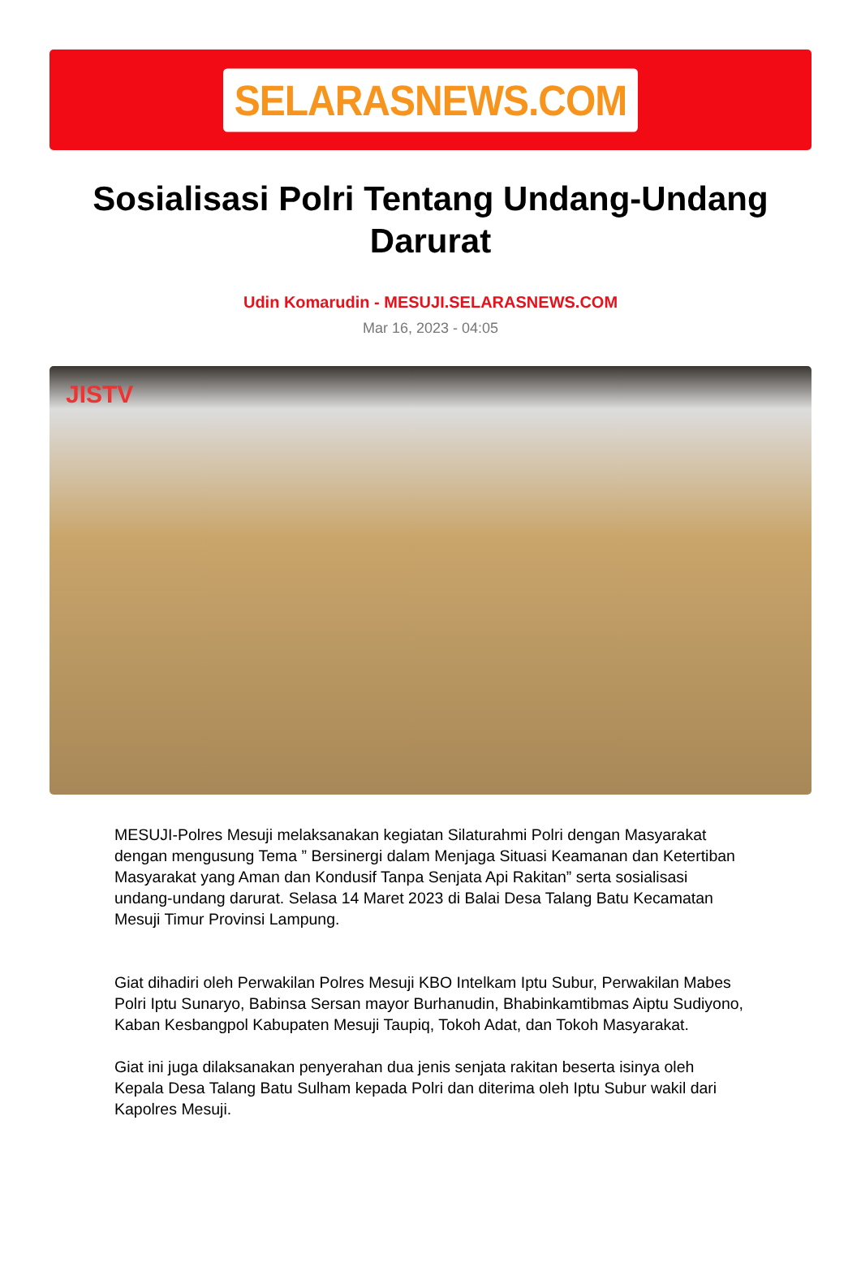SELARASNEWS.COM
Sosialisasi Polri Tentang Undang-Undang Darurat
Udin Komarudin - MESUJI.SELARASNEWS.COM
Mar 16, 2023 - 04:05
JISTV
MESUJI-Polres Mesuji melaksanakan kegiatan Silaturahmi Polri dengan Masyarakat dengan mengusung Tema ” Bersinergi dalam Menjaga Situasi Keamanan dan Ketertiban Masyarakat yang Aman dan Kondusif Tanpa Senjata Api Rakitan” serta sosialisasi undang-undang darurat. Selasa 14 Maret 2023 di Balai Desa Talang Batu Kecamatan Mesuji Timur Provinsi Lampung.
Giat dihadiri oleh Perwakilan Polres Mesuji KBO Intelkam Iptu Subur, Perwakilan Mabes Polri Iptu Sunaryo, Babinsa Sersan mayor Burhanudin, Bhabinkamtibmas Aiptu Sudiyono, Kaban Kesbangpol Kabupaten Mesuji Taupiq, Tokoh Adat, dan Tokoh Masyarakat.
Giat ini juga dilaksanakan penyerahan dua jenis senjata rakitan beserta isinya oleh Kepala Desa Talang Batu Sulham kepada Polri dan diterima oleh Iptu Subur wakil dari Kapolres Mesuji.